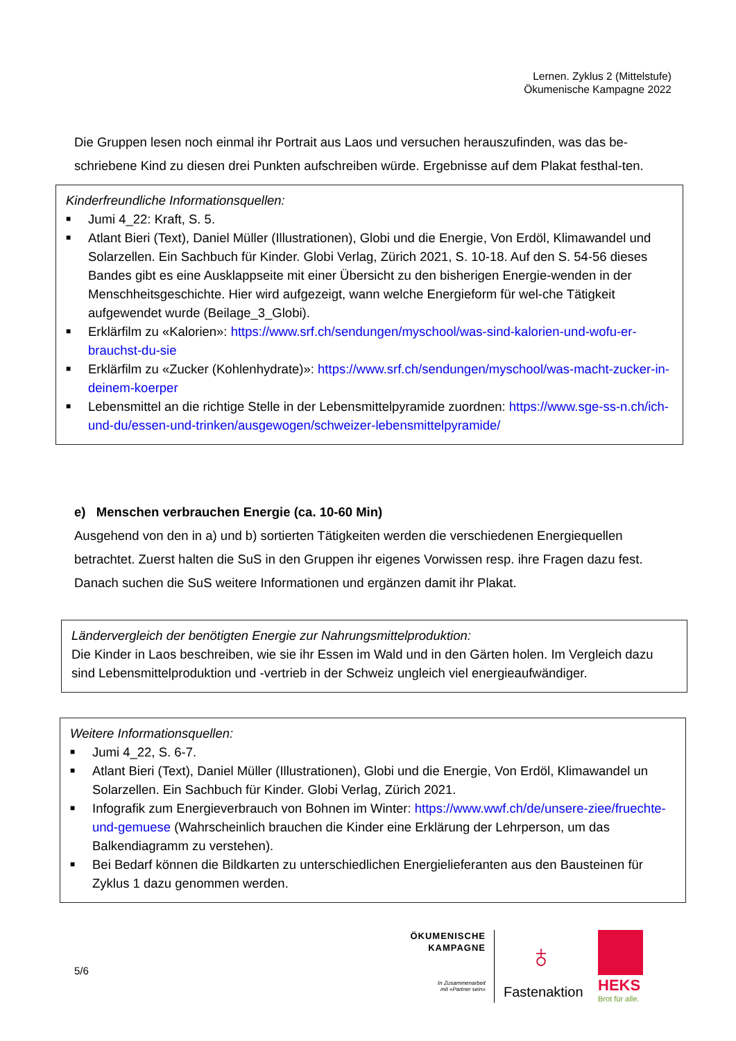Lernen. Zyklus 2 (Mittelstufe)
Ökumenische Kampagne 2022
Die Gruppen lesen noch einmal ihr Portrait aus Laos und versuchen herauszufinden, was das be-schriebene Kind zu diesen drei Punkten aufschreiben würde. Ergebnisse auf dem Plakat festhal-ten.
Kinderfreundliche Informationsquellen:
■ Jumi 4_22: Kraft, S. 5.
■ Atlant Bieri (Text), Daniel Müller (Illustrationen), Globi und die Energie, Von Erdöl, Klimawandel und Solarzellen. Ein Sachbuch für Kinder. Globi Verlag, Zürich 2021, S. 10-18. Auf den S. 54-56 dieses Bandes gibt es eine Ausklappseite mit einer Übersicht zu den bisherigen Energie-wenden in der Menschheitsgeschichte. Hier wird aufgezeigt, wann welche Energieform für wel-che Tätigkeit aufgewendet wurde (Beilage_3_Globi).
■ Erklärfilm zu «Kalorien»: https://www.srf.ch/sendungen/myschool/was-sind-kalorien-und-wofu-er-brauchst-du-sie
■ Erklärfilm zu «Zucker (Kohlenhydrate)»: https://www.srf.ch/sendungen/myschool/was-macht-zucker-in-deinem-koerper
■ Lebensmittel an die richtige Stelle in der Lebensmittelpyramide zuordnen: https://www.sge-ss-n.ch/ich-und-du/essen-und-trinken/ausgewogen/schweizer-lebensmittelpyramide/
e) Menschen verbrauchen Energie (ca. 10-60 Min)
Ausgehend von den in a) und b) sortierten Tätigkeiten werden die verschiedenen Energiequellen betrachtet. Zuerst halten die SuS in den Gruppen ihr eigenes Vorwissen resp. ihre Fragen dazu fest. Danach suchen die SuS weitere Informationen und ergänzen damit ihr Plakat.
Ländervergleich der benötigten Energie zur Nahrungsmittelproduktion:
Die Kinder in Laos beschreiben, wie sie ihr Essen im Wald und in den Gärten holen. Im Vergleich dazu sind Lebensmittelproduktion und -vertrieb in der Schweiz ungleich viel energieaufwändiger.
Weitere Informationsquellen:
■ Jumi 4_22, S. 6-7.
■ Atlant Bieri (Text), Daniel Müller (Illustrationen), Globi und die Energie, Von Erdöl, Klimawandel un Solarzellen. Ein Sachbuch für Kinder. Globi Verlag, Zürich 2021.
■ Infografik zum Energieverbrauch von Bohnen im Winter: https://www.wwf.ch/de/unsere-ziee/fruechte-und-gemuese (Wahrscheinlich brauchen die Kinder eine Erklärung der Lehrperson, um das Balkendiagramm zu verstehen).
■ Bei Bedarf können die Bildkarten zu unterschiedlichen Energielieferanten aus den Bausteinen für Zyklus 1 dazu genommen werden.
5/6
ÖKUMENISCHE
KAMPAGNE
In Zusammenarbeit
mit «Partner sein»
♁
Fastenaktion HEKS
Brot für alle.